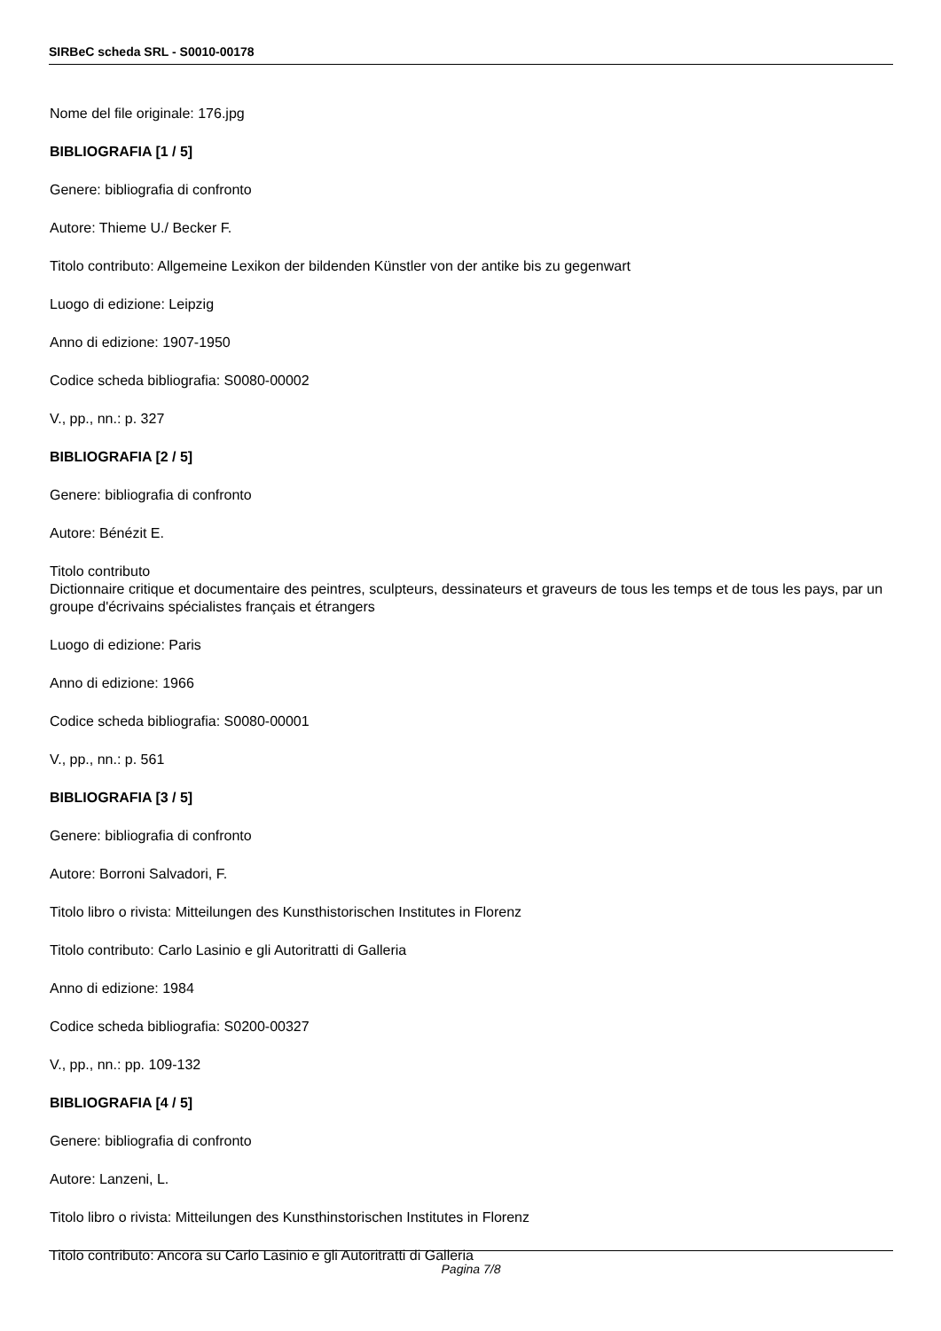SIRBeC scheda SRL - S0010-00178
Nome del file originale: 176.jpg
BIBLIOGRAFIA [1 / 5]
Genere: bibliografia di confronto
Autore: Thieme U./ Becker F.
Titolo contributo: Allgemeine Lexikon der bildenden Künstler von der antike bis zu gegenwart
Luogo di edizione: Leipzig
Anno di edizione: 1907-1950
Codice scheda bibliografia: S0080-00002
V., pp., nn.: p. 327
BIBLIOGRAFIA [2 / 5]
Genere: bibliografia di confronto
Autore: Bénézit E.
Titolo contributo
Dictionnaire critique et documentaire des peintres, sculpteurs, dessinateurs et graveurs de tous les temps et de tous les pays, par un groupe d'écrivains spécialistes français et étrangers
Luogo di edizione: Paris
Anno di edizione: 1966
Codice scheda bibliografia: S0080-00001
V., pp., nn.: p. 561
BIBLIOGRAFIA [3 / 5]
Genere: bibliografia di confronto
Autore: Borroni Salvadori, F.
Titolo libro o rivista: Mitteilungen des Kunsthistorischen Institutes in Florenz
Titolo contributo: Carlo Lasinio e gli Autoritratti di Galleria
Anno di edizione: 1984
Codice scheda bibliografia: S0200-00327
V., pp., nn.: pp. 109-132
BIBLIOGRAFIA [4 / 5]
Genere: bibliografia di confronto
Autore: Lanzeni, L.
Titolo libro o rivista: Mitteilungen des Kunsthinstorischen Institutes in Florenz
Titolo contributo: Ancora su Carlo Lasinio e gli Autoritratti di Galleria
Pagina 7/8